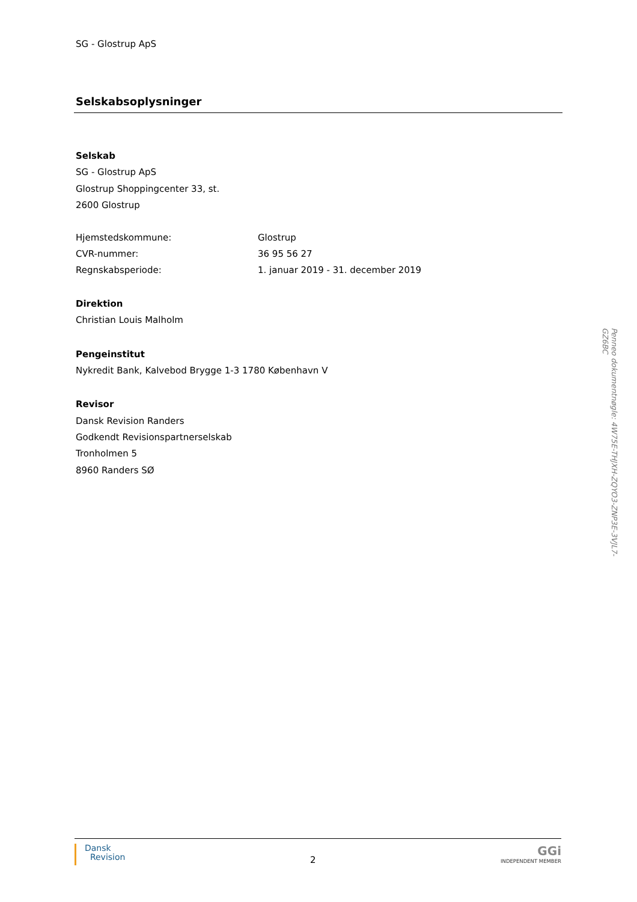SG - Glostrup ApS
Selskabsoplysninger
Selskab
SG - Glostrup ApS
Glostrup Shoppingcenter 33, st.
2600 Glostrup
| Hjemstedskommune: | Glostrup |
| CVR-nummer: | 36 95 56 27 |
| Regnskabsperiode: | 1. januar 2019 - 31. december 2019 |
Direktion
Christian Louis Malholm
Pengeinstitut
Nykredit Bank, Kalvebod Brygge 1-3 1780 København V
Revisor
Dansk Revision Randers
Godkendt Revisionspartnerselskab
Tronholmen 5
8960 Randers SØ
Dansk
Revision
2
GGi
INDEPENDENT MEMBER
Penneo dokumentnøgle: 4W75E-THJXH-ZQYO3-ZNP3E-3VJL7-GZ6BC